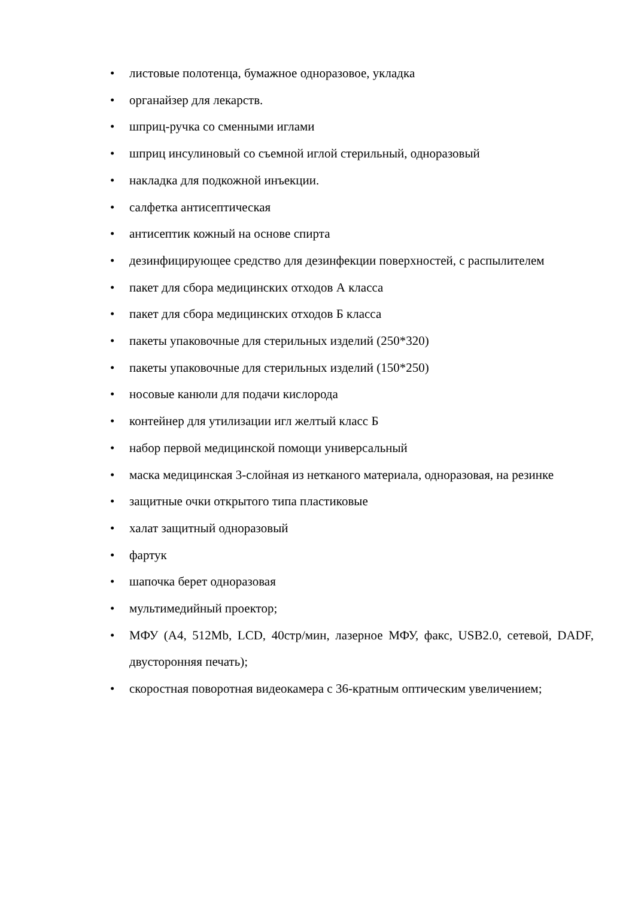• листовые полотенца, бумажное одноразовое, укладка
• органайзер для лекарств.
• шприц-ручка со сменными иглами
• шприц инсулиновый со съемной иглой стерильный, одноразовый
• накладка для подкожной инъекции.
• салфетка антисептическая
• антисептик кожный на основе спирта
• дезинфицирующее средство для дезинфекции поверхностей, с распылителем
• пакет для сбора медицинских отходов А класса
• пакет для сбора медицинских отходов Б класса
• пакеты упаковочные для стерильных изделий (250*320)
• пакеты упаковочные для стерильных изделий (150*250)
• носовые канюли для подачи кислорода
• контейнер для утилизации игл желтый класс Б
• набор первой медицинской помощи универсальный
• маска медицинская 3-слойная из нетканого материала, одноразовая, на резинке
• защитные очки открытого типа пластиковые
• халат защитный одноразовый
• фартук
• шапочка берет одноразовая
• мультимедийный проектор;
• МФУ (А4, 512Mb, LCD, 40стр/мин, лазерное МФУ, факс, USB2.0, сетевой, DADF, двусторонняя печать);
• скоростная поворотная видеокамера с 36-кратным оптическим увеличением;